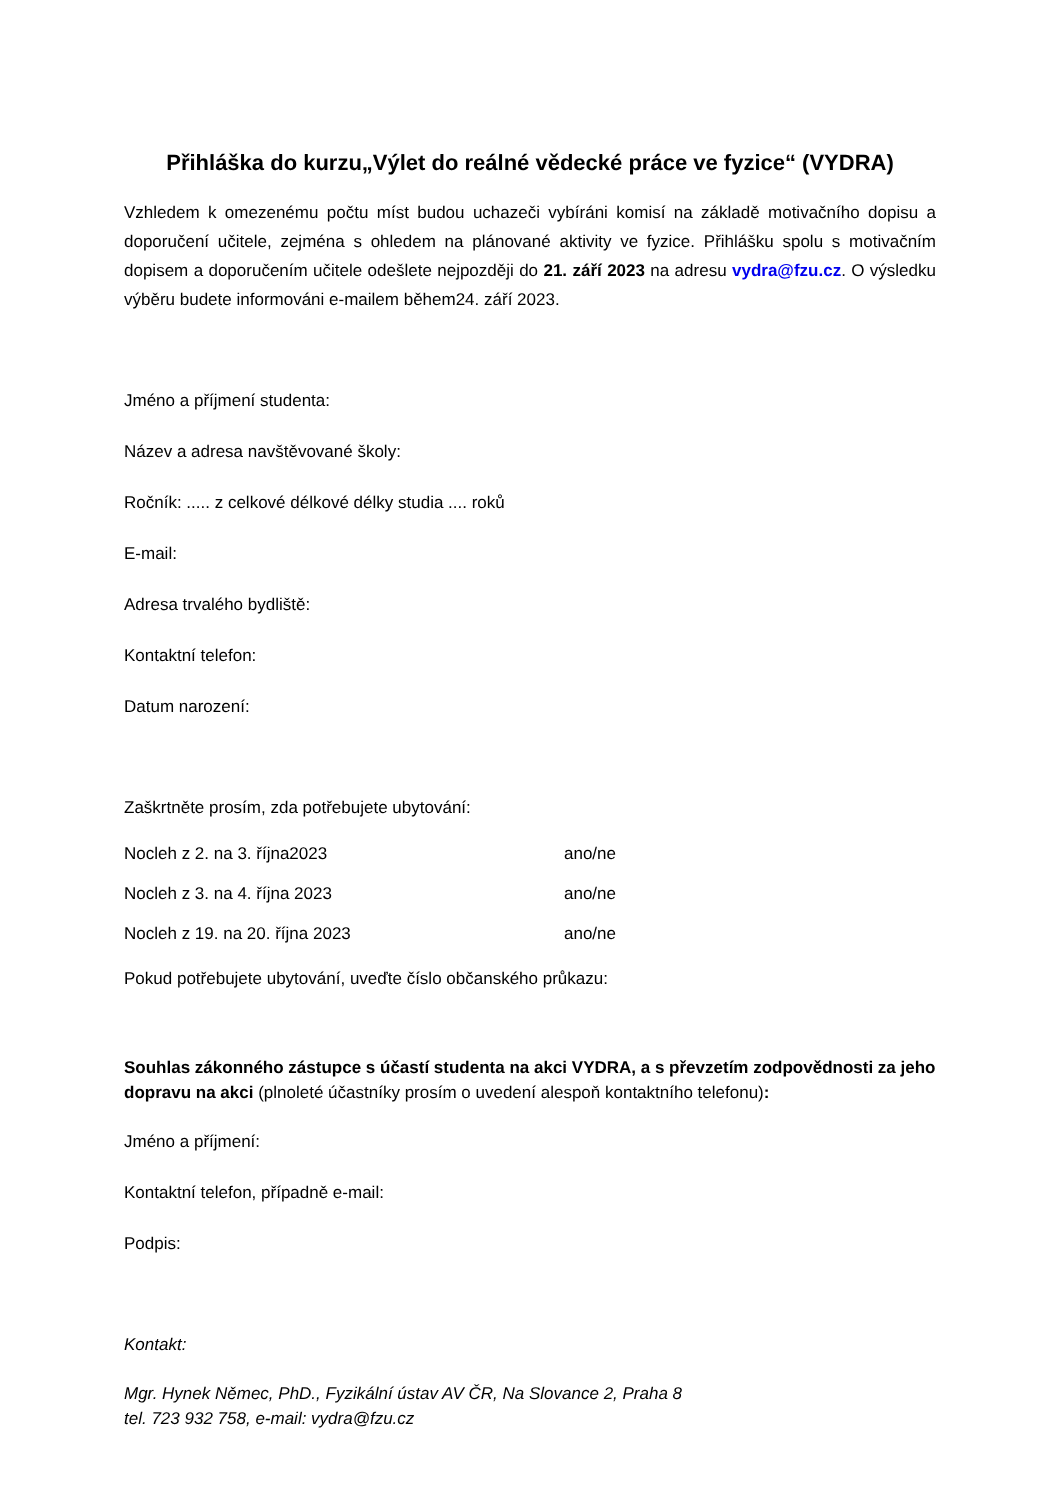Přihláška do kurzu„Výlet do reálné vědecké práce ve fyzice“ (VYDRA)
Vzhledem k omezenému počtu míst budou uchazeči vybíráni komisí na základě motivačního dopisu a doporučení učitele, zejména s ohledem na plánované aktivity ve fyzice. Přihlášku spolu s motivačním dopisem a doporučením učitele odešlete nejpozději do 21. září 2023 na adresu vydra@fzu.cz. O výsledku výběru budete informováni e-mailem během24. září 2023.
Jméno a příjmení studenta:
Název a adresa navštěvované školy:
Ročník: ..... z celkové délkové délky studia .... roků
E-mail:
Adresa trvalého bydliště:
Kontaktní telefon:
Datum narození:
Zaškrtněte prosím, zda potřebujete ubytování:
Nocleh z 2. na 3. října2023 ano/ne
Nocleh z 3. na 4. října 2023 ano/ne
Nocleh z 19. na 20. října 2023 ano/ne
Pokud potřebujete ubytování, uveďte číslo občanského průkazu:
Souhlas zákonného zástupce s účastí studenta na akci VYDRA, a s převzetím zodpovědnosti za jeho dopravu na akci (plnoleté účastníky prosím o uvedení alespoň kontaktního telefonu):
Jméno a příjmení:
Kontaktní telefon, případně e-mail:
Podpis:
Kontakt:
Mgr. Hynek Němec, PhD., Fyzikální ústav AV ČR, Na Slovance 2, Praha 8
tel. 723 932 758, e-mail: vydra@fzu.cz